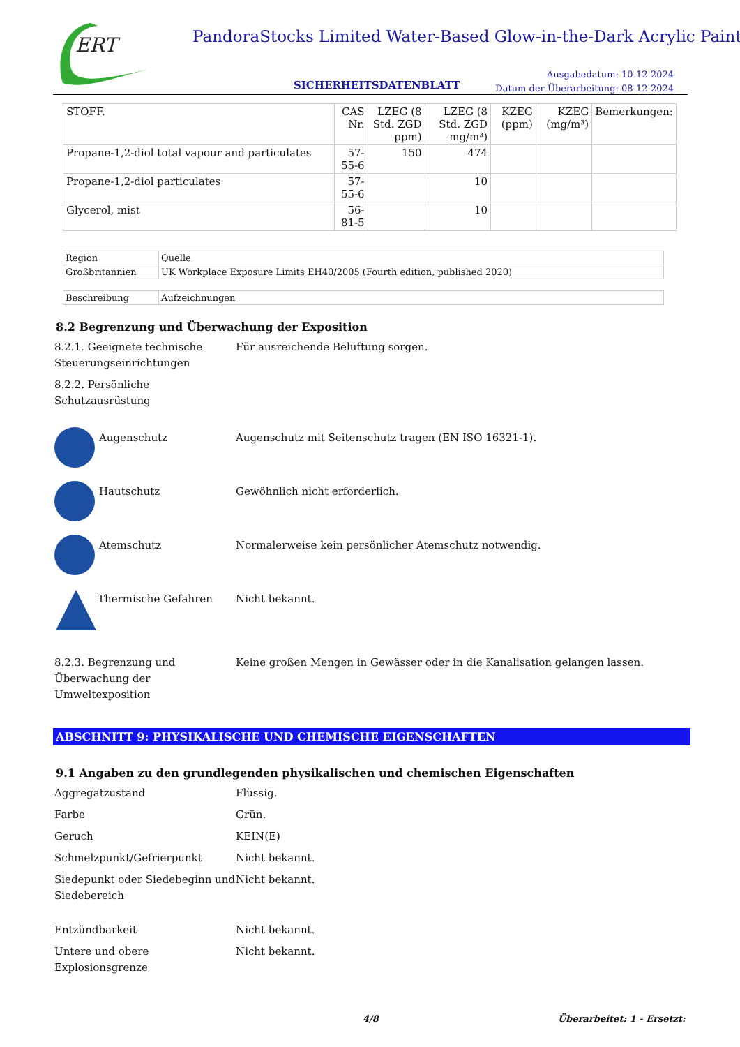ERT
PandoraStocks Limited Water-Based Glow-in-the-Dark Acrylic Paint
SICHERHEITSDATENBLATT
Ausgabedatum: 10-12-2024
Datum der Überarbeitung: 08-12-2024
| STOFF. | CAS Nr. | LZEG (8 Std. ZGD ppm) | LZEG (8 Std. ZGD mg/m³) | KZEG (ppm) | KZEG (mg/m³) | Bemerkungen: |
| --- | --- | --- | --- | --- | --- | --- |
| Propane-1,2-diol total vapour and particulates | 57-55-6 | 150 | 474 | | | |
| Propane-1,2-diol particulates | 57-55-6 | | 10 | | | |
| Glycerol, mist | 56-81-5 | | 10 | | | |
| Region | Quelle |
| Großbritannien | UK Workplace Exposure Limits EH40/2005 (Fourth edition, published 2020) |
| Beschreibung | Aufzeichnungen |
8.2 Begrenzung und Überwachung der Exposition
8.2.1. Geeignete technische Steuerungseinrichtungen
Für ausreichende Belüftung sorgen.
8.2.2. Persönliche Schutzausrüstung
Augenschutz Augenschutz mit Seitenschutz tragen (EN ISO 16321-1).
Hautschutz Gewöhnlich nicht erforderlich.
Atemschutz Normalerweise kein persönlicher Atemschutz notwendig.
Thermische Gefahren Nicht bekannt.
8.2.3. Begrenzung und Überwachung der Umweltexposition
Keine großen Mengen in Gewässer oder in die Kanalisation gelangen lassen.
ABSCHNITT 9: PHYSIKALISCHE UND CHEMISCHE EIGENSCHAFTEN
9.1 Angaben zu den grundlegenden physikalischen und chemischen Eigenschaften
Aggregatzustand Flüssig.
Farbe Grün.
Geruch KEIN(E)
Schmelzpunkt/Gefrierpunkt Nicht bekannt.
Siedepunkt oder Siedebeginn und Siedebereich
Nicht bekannt.
Entzündbarkeit Nicht bekannt.
Untere und obere Explosionsgrenze
Nicht bekannt.
4/8 Überarbeitet: 1 - Ersetzt: